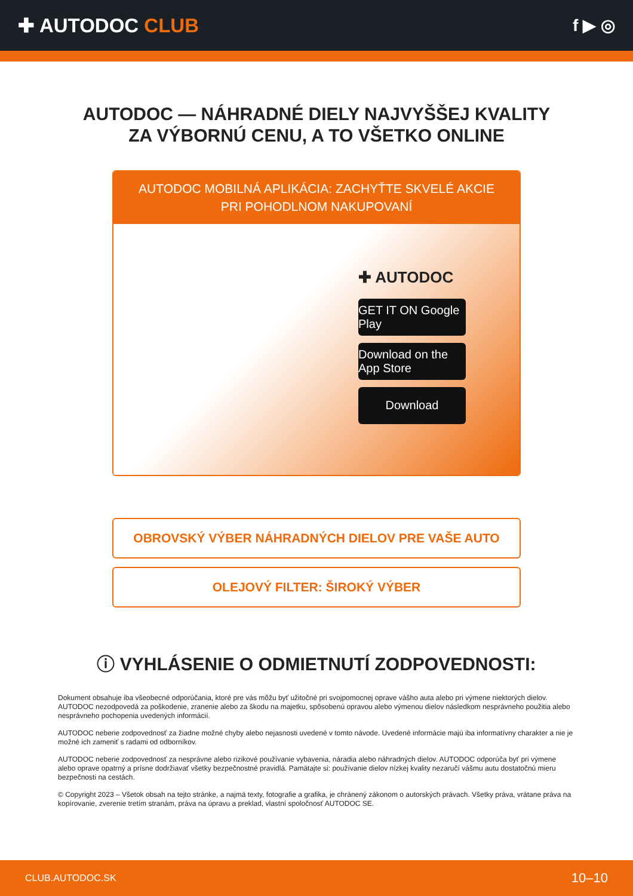✚ AUTODOC CLUB
f ▶ ◎
AUTODOC — NÁHRADNÉ DIELY NAJVYŠŠEJ KVALITY
ZA VÝBORNÚ CENU, A TO VŠETKO ONLINE
AUTODOC MOBILNÁ APLIKÁCIA: ZACHYŤTE SKVELÉ AKCIE PRI POHODLNOM NAKUPOVANÍ
✚ AUTODOC
GET IT ON Google Play
Download on the App Store
Download
OBROVSKÝ VÝBER NÁHRADNÝCH DIELOV PRE VAŠE AUTO
OLEJOVÝ FILTER: ŠIROKÝ VÝBER
ⓘ VYHLÁSENIE O ODMIETNUTÍ ZODPOVEDNOSTI:
Dokument obsahuje iba všeobecné odporúčania, ktoré pre vás môžu byť užitočné pri svojpomocnej oprave vášho auta alebo pri výmene niektorých dielov. AUTODOC nezodpovedá za poškodenie, zranenie alebo za škodu na majetku, spôsobenú opravou alebo výmenou dielov následkom nesprávneho použitia alebo nesprávneho pochopenia uvedených informácií.
AUTODOC neberie zodpovednosť za žiadne možné chyby alebo nejasnosti uvedené v tomto návode. Uvedené informácie majú iba informatívny charakter a nie je možné ich zameniť s radami od odborníkov.
AUTODOC neberie zodpovednosť za nesprávne alebo rizikové používanie vybavenia, náradia alebo náhradných dielov. AUTODOC odporúča byť pri výmene alebo oprave opatrný a prísne dodržiavať všetky bezpečnostné pravidlá. Pamätajte si: používanie dielov nízkej kvality nezaručí vášmu autu dostatočnú mieru bezpečnosti na cestách.
© Copyright 2023 – Všetok obsah na tejto stránke, a najmä texty, fotografie a grafika, je chránený zákonom o autorských právach. Všetky práva, vrátane práva na kopírovanie, zverenie tretím stranám, práva na úpravu a preklad, vlastní spoločnosť AUTODOC SE.
CLUB.AUTODOC.SK 10–10